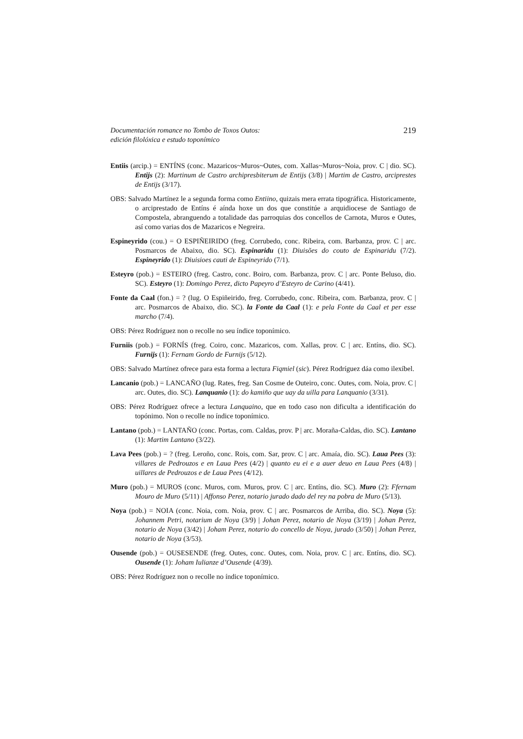Documentación romance no Tombo de Toxos Outos:
edición filolóxica e estudo toponímico
219
Entiis (arcip.) = ENTÍNS (conc. Mazaricos~Muros~Outes, com. Xallas~Muros~Noia, prov. C | dio. SC). Entijs (2): Martinum de Castro archipresbiterum de Entijs (3/8) | Martim de Castro, arciprestes de Entijs (3/17).
OBS: Salvado Martínez le a segunda forma como Entiino, quizais mera errata tipográfica. Historicamente, o arciprestado de Entíns é aínda hoxe un dos que constitúe a arquidiocese de Santiago de Compostela, abranguendo a totalidade das parroquias dos concellos de Carnota, Muros e Outes, así como varias dos de Mazaricos e Negreira.
Espineyrido (cou.) = O ESPIÑEIRIDO (freg. Corrubedo, conc. Ribeira, com. Barbanza, prov. C | arc. Posmarcos de Abaixo, dio. SC). Espinaridu (1): Diuisões do couto de Espinaridu (7/2). Espineyrido (1): Diuisioes cauti de Espineyrido (7/1).
Esteyro (pob.) = ESTEIRO (freg. Castro, conc. Boiro, com. Barbanza, prov. C | arc. Ponte Beluso, dio. SC). Esteyro (1): Domingo Perez, dicto Papeyro d’Esteyro de Carino (4/41).
Fonte da Caal (fon.) = ? (lug. O Espiñeirido, freg. Corrubedo, conc. Ribeira, com. Barbanza, prov. C | arc. Posmarcos de Abaixo, dio. SC). la Fonte da Caal (1): e pela Fonte da Caal et per esse marcho (7/4).
OBS: Pérez Rodríguez non o recolle no seu índice toponímico.
Furniis (pob.) = FORNÍS (freg. Coiro, conc. Mazaricos, com. Xallas, prov. C | arc. Entíns, dio. SC). Furnijs (1): Fernam Gordo de Furnijs (5/12).
OBS: Salvado Martínez ofrece para esta forma a lectura Fiqmiel (sic). Pérez Rodríguez dáa como ilexíbel.
Lancanio (pob.) = LANCAÑO (lug. Rates, freg. San Cosme de Outeiro, conc. Outes, com. Noia, prov. C | arc. Outes, dio. SC). Lanquanio (1): do kamiño que uay da uilla para Lanquanio (3/31).
OBS: Pérez Rodríguez ofrece a lectura Lanquaino, que en todo caso non dificulta a identificación do topónimo. Non o recolle no índice toponímico.
Lantano (pob.) = LANTAÑO (conc. Portas, com. Caldas, prov. P | arc. Moraña-Caldas, dio. SC). Lantano (1): Martim Lantano (3/22).
Lava Pees (pob.) = ? (freg. Leroño, conc. Rois, com. Sar, prov. C | arc. Amaía, dio. SC). Laua Pees (3): villares de Pedrouzos e en Laua Pees (4/2) | quanto eu ei e a auer deuo en Laua Pees (4/8) | uillares de Pedrouzos e de Laua Pees (4/12).
Muro (pob.) = MUROS (conc. Muros, com. Muros, prov. C | arc. Entíns, dio. SC). Muro (2): Ffernam Mouro de Muro (5/11) | Affonso Perez, notario jurado dado del rey na pobra de Muro (5/13).
Noya (pob.) = NOIA (conc. Noia, com. Noia, prov. C | arc. Posmarcos de Arriba, dio. SC). Noya (5): Johannem Petri, notarium de Noya (3/9) | Johan Perez, notario de Noya (3/19) | Johan Perez, notario de Noya (3/42) | Joham Perez, notario do concello de Noya, jurado (3/50) | Johan Perez, notario de Noya (3/53).
Ousende (pob.) = OUSESENDE (freg. Outes, conc. Outes, com. Noia, prov. C | arc. Entíns, dio. SC). Ousende (1): Joham Iulianze d’Ousende (4/39).
OBS: Pérez Rodríguez non o recolle no índice toponímico.